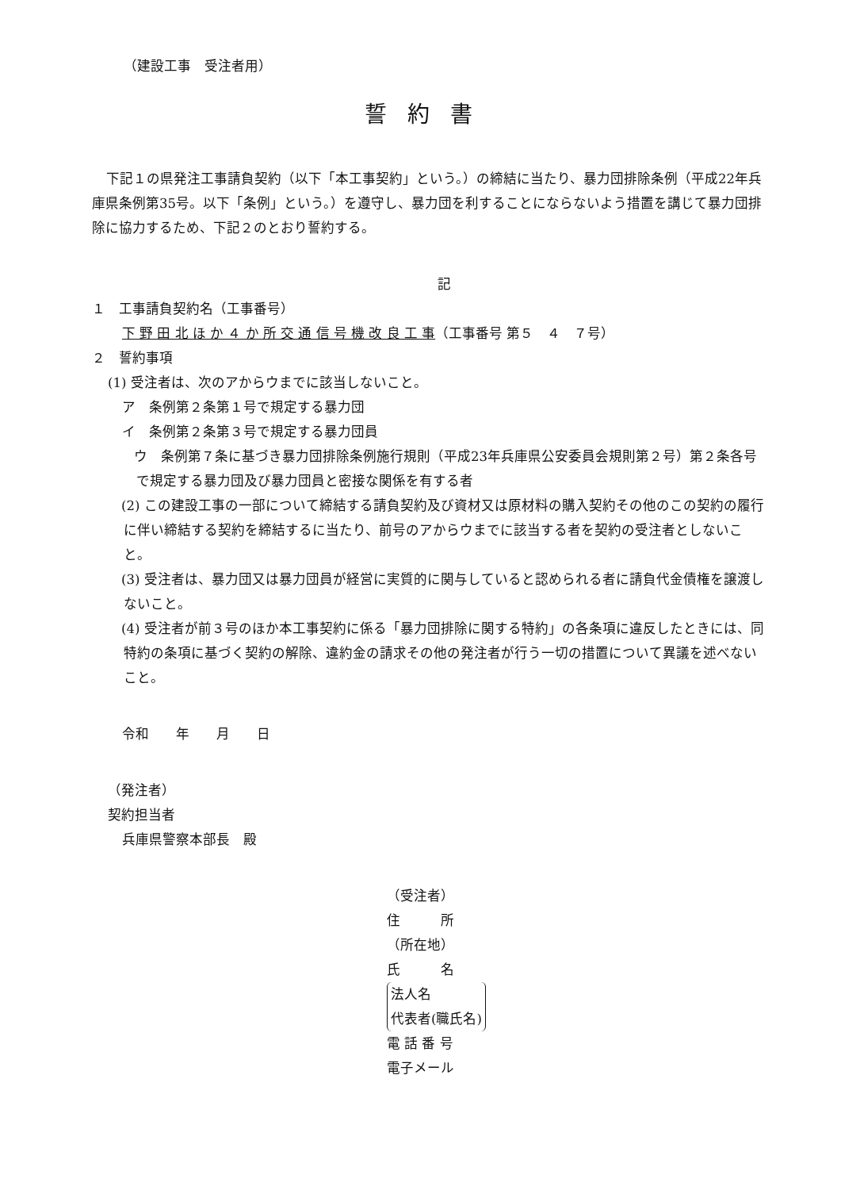（建設工事　受注者用）
誓約書
下記１の県発注工事請負契約（以下「本工事契約」という。）の締結に当たり、暴力団排除条例（平成22年兵庫県条例第35号。以下「条例」という。）を遵守し、暴力団を利することにならないよう措置を講じて暴力団排除に協力するため、下記２のとおり誓約する。
記
１　工事請負契約名（工事番号）
下 野 田 北 ほ か ４ か 所 交 通 信 号 機 改 良 工 事（工事番号 第５　４　７号）
２　誓約事項
(1) 受注者は、次のアからウまでに該当しないこと。
ア　条例第２条第１号で規定する暴力団
イ　条例第２条第３号で規定する暴力団員
　ウ　条例第７条に基づき暴力団排除条例施行規則（平成23年兵庫県公安委員会規則第２号）第２条各号で規定する暴力団及び暴力団員と密接な関係を有する者
　(2) この建設工事の一部について締結する請負契約及び資材又は原材料の購入契約その他のこの契約の履行に伴い締結する契約を締結するに当たり、前号のアからウまでに該当する者を契約の受注者としないこと。
　(3) 受注者は、暴力団又は暴力団員が経営に実質的に関与していると認められる者に請負代金債権を譲渡しないこと。
　(4) 受注者が前３号のほか本工事契約に係る「暴力団排除に関する特約」の各条項に違反したときには、同特約の条項に基づく契約の解除、違約金の請求その他の発注者が行う一切の措置について異議を述べないこと。
令和　　年　　月　　日
（発注者）
契約担当者
兵庫県警察本部長　殿
（受注者）
住　　　所
（所在地）
氏　　　名
法人名
代表者(職氏名)
電 話 番 号
電子メール